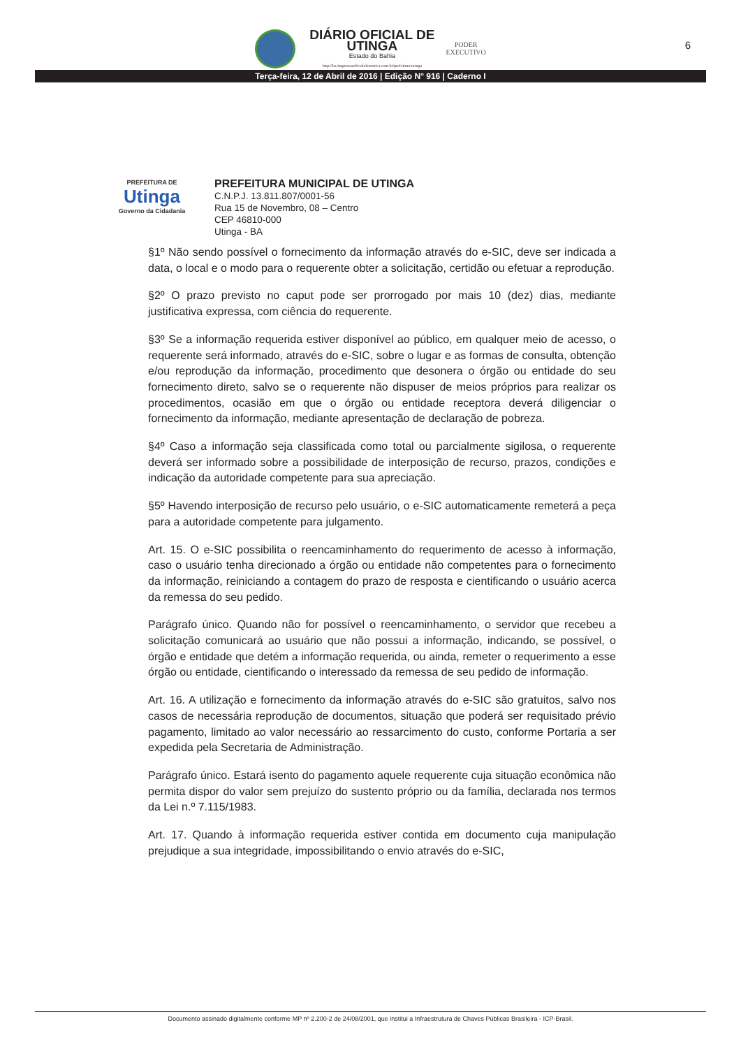DIÁRIO OFICIAL DE
UTINGA
Estado do Bahia
http://ba.imprensaoficialeletronica.com.br/prefeitura/utinga
PODER
EXECUTIVO
6
Terça-feira, 12 de Abril de 2016 | Edição N° 916 | Caderno I
PREFEITURA DE
Utinga
Governo da Cidadania
PREFEITURA MUNICIPAL DE UTINGA
C.N.P.J. 13.811.807/0001-56
Rua 15 de Novembro, 08 – Centro
CEP 46810-000
Utinga - BA
§1º Não sendo possível o fornecimento da informação através do e-SIC, deve ser indicada a data, o local e o modo para o requerente obter a solicitação, certidão ou efetuar a reprodução.
§2º O prazo previsto no caput pode ser prorrogado por mais 10 (dez) dias, mediante justificativa expressa, com ciência do requerente.
§3º Se a informação requerida estiver disponível ao público, em qualquer meio de acesso, o requerente será informado, através do e-SIC, sobre o lugar e as formas de consulta, obtenção e/ou reprodução da informação, procedimento que desonera o órgão ou entidade do seu fornecimento direto, salvo se o requerente não dispuser de meios próprios para realizar os procedimentos, ocasião em que o órgão ou entidade receptora deverá diligenciar o fornecimento da informação, mediante apresentação de declaração de pobreza.
§4º Caso a informação seja classificada como total ou parcialmente sigilosa, o requerente deverá ser informado sobre a possibilidade de interposição de recurso, prazos, condições e indicação da autoridade competente para sua apreciação.
§5º Havendo interposição de recurso pelo usuário, o e-SIC automaticamente remeterá a peça para a autoridade competente para julgamento.
Art. 15. O e-SIC possibilita o reencaminhamento do requerimento de acesso à informação, caso o usuário tenha direcionado a órgão ou entidade não competentes para o fornecimento da informação, reiniciando a contagem do prazo de resposta e cientificando o usuário acerca da remessa do seu pedido.
Parágrafo único. Quando não for possível o reencaminhamento, o servidor que recebeu a solicitação comunicará ao usuário que não possui a informação, indicando, se possível, o órgão e entidade que detém a informação requerida, ou ainda, remeter o requerimento a esse órgão ou entidade, cientificando o interessado da remessa de seu pedido de informação.
Art. 16. A utilização e fornecimento da informação através do e-SIC são gratuitos, salvo nos casos de necessária reprodução de documentos, situação que poderá ser requisitado prévio pagamento, limitado ao valor necessário ao ressarcimento do custo, conforme Portaria a ser expedida pela Secretaria de Administração.
Parágrafo único. Estará isento do pagamento aquele requerente cuja situação econômica não permita dispor do valor sem prejuízo do sustento próprio ou da família, declarada nos termos da Lei n.º 7.115/1983.
Art. 17. Quando à informação requerida estiver contida em documento cuja manipulação prejudique a sua integridade, impossibilitando o envio através do e-SIC,
Documento assinado digitalmente conforme MP nº 2.200-2 de 24/08/2001, que institui a Infraestrutura de Chaves Públicas Brasileira - ICP-Brasil.